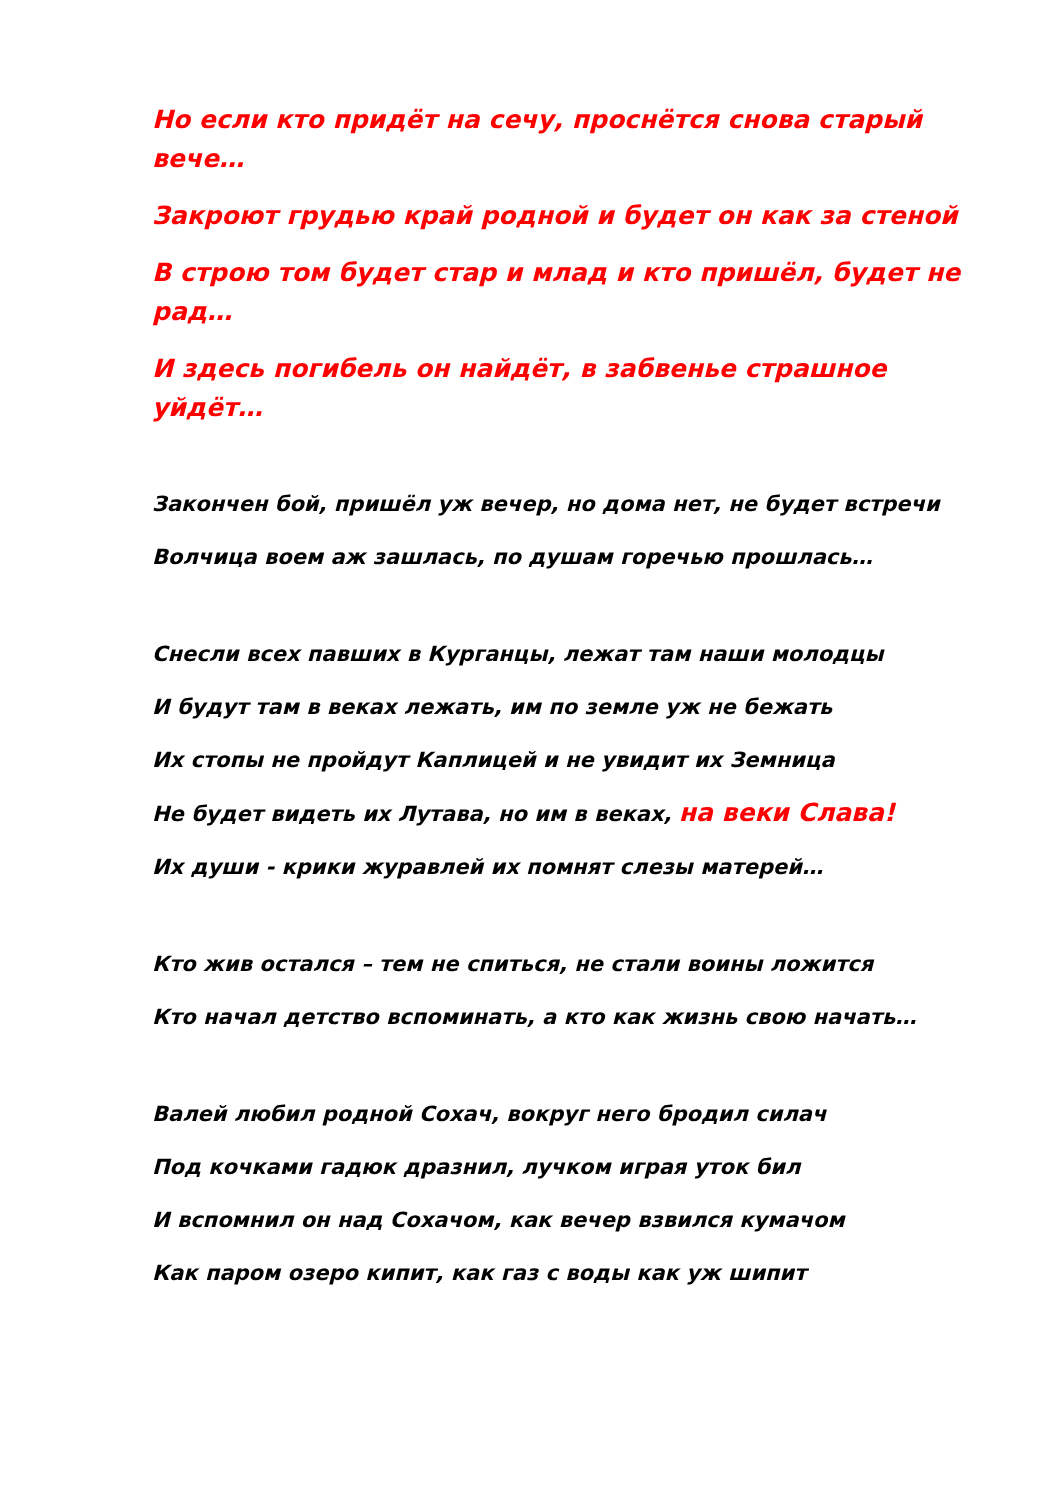Но если кто придёт на сечу, проснётся снова старый вече…
Закроют грудью край родной и будет он как за стеной
В строю том будет стар и млад и кто пришёл, будет не рад…
И здесь погибель он найдёт, в забвенье страшное уйдёт…
Закончен бой, пришёл уж вечер, но дома нет, не будет встречи
Волчица воем аж зашлась, по душам горечью прошлась…
Снесли всех павших в Курганцы, лежат там наши молодцы
И будут там в веках лежать, им по земле уж не бежать
Их стопы не пройдут Каплицей и не увидит их Земница
Не будет видеть их Лутава, но им в веках, на веки Слава!
Их души - крики журавлей их помнят слезы матерей…
Кто жив остался – тем не спиться, не стали воины ложится
Кто начал детство вспоминать, а кто как жизнь свою начать…
Валей любил родной Сохач, вокруг него бродил силач
Под кочками гадюк дразнил, лучком играя уток бил
И вспомнил он над Сохачом, как вечер взвился кумачом
Как паром озеро кипит, как газ с воды как уж шипит